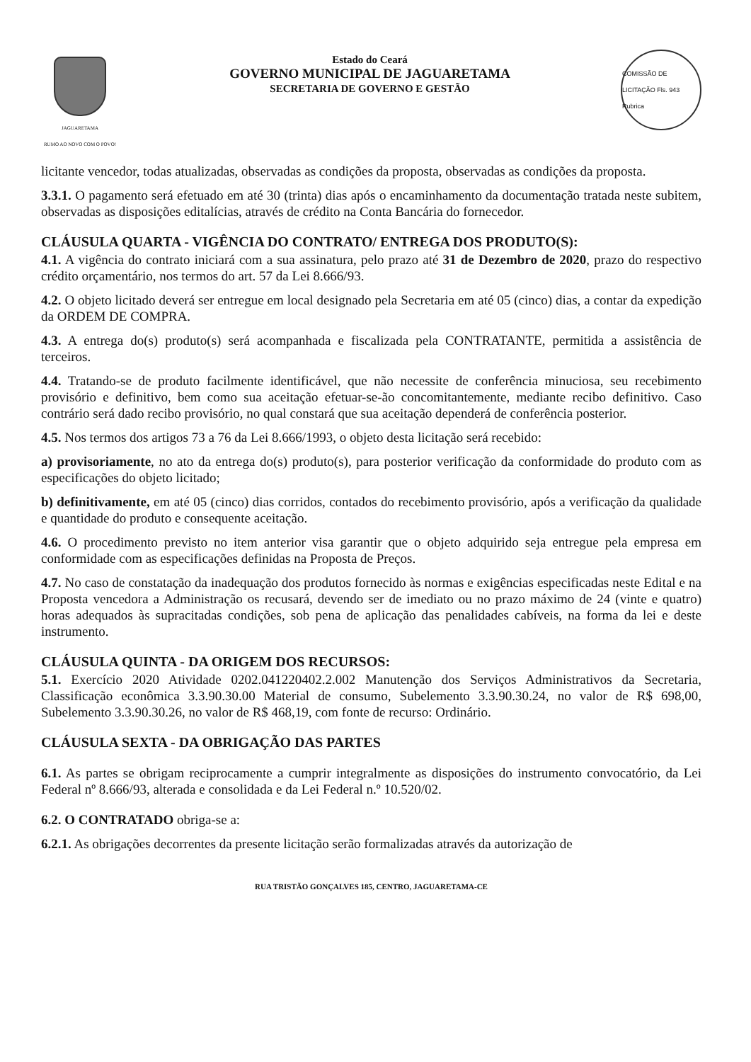JAGUARETAMA
RUMO AO NOVO COM O POVO!
Estado do Ceará
GOVERNO MUNICIPAL DE JAGUARETAMA
SECRETARIA DE GOVERNO E GESTÃO
COMISSÃO DE LICITAÇÃO Fls. 943 Rubrica
licitante vencedor, todas atualizadas, observadas as condições da proposta, observadas as condições da proposta.
3.3.1. O pagamento será efetuado em até 30 (trinta) dias após o encaminhamento da documentação tratada neste subitem, observadas as disposições editalícias, através de crédito na Conta Bancária do fornecedor.
CLÁUSULA QUARTA - VIGÊNCIA DO CONTRATO/ ENTREGA DOS PRODUTO(S):
4.1. A vigência do contrato iniciará com a sua assinatura, pelo prazo até 31 de Dezembro de 2020, prazo do respectivo crédito orçamentário, nos termos do art. 57 da Lei 8.666/93.
4.2. O objeto licitado deverá ser entregue em local designado pela Secretaria em até 05 (cinco) dias, a contar da expedição da ORDEM DE COMPRA.
4.3. A entrega do(s) produto(s) será acompanhada e fiscalizada pela CONTRATANTE, permitida a assistência de terceiros.
4.4. Tratando-se de produto facilmente identificável, que não necessite de conferência minuciosa, seu recebimento provisório e definitivo, bem como sua aceitação efetuar-se-ão concomitantemente, mediante recibo definitivo. Caso contrário será dado recibo provisório, no qual constará que sua aceitação dependerá de conferência posterior.
4.5. Nos termos dos artigos 73 a 76 da Lei 8.666/1993, o objeto desta licitação será recebido:
a) provisoriamente, no ato da entrega do(s) produto(s), para posterior verificação da conformidade do produto com as especificações do objeto licitado;
b) definitivamente, em até 05 (cinco) dias corridos, contados do recebimento provisório, após a verificação da qualidade e quantidade do produto e consequente aceitação.
4.6. O procedimento previsto no item anterior visa garantir que o objeto adquirido seja entregue pela empresa em conformidade com as especificações definidas na Proposta de Preços.
4.7. No caso de constatação da inadequação dos produtos fornecido às normas e exigências especificadas neste Edital e na Proposta vencedora a Administração os recusará, devendo ser de imediato ou no prazo máximo de 24 (vinte e quatro) horas adequados às supracitadas condições, sob pena de aplicação das penalidades cabíveis, na forma da lei e deste instrumento.
CLÁUSULA QUINTA - DA ORIGEM DOS RECURSOS:
5.1. Exercício 2020 Atividade 0202.041220402.2.002 Manutenção dos Serviços Administrativos da Secretaria, Classificação econômica 3.3.90.30.00 Material de consumo, Subelemento 3.3.90.30.24, no valor de R$ 698,00, Subelemento 3.3.90.30.26, no valor de R$ 468,19, com fonte de recurso: Ordinário.
CLÁUSULA SEXTA - DA OBRIGAÇÃO DAS PARTES
6.1. As partes se obrigam reciprocamente a cumprir integralmente as disposições do instrumento convocatório, da Lei Federal nº 8.666/93, alterada e consolidada e da Lei Federal n.º 10.520/02.
6.2. O CONTRATADO obriga-se a:
6.2.1. As obrigações decorrentes da presente licitação serão formalizadas através da autorização de
RUA TRISTÃO GONÇALVES 185, CENTRO, JAGUARETAMA-CE